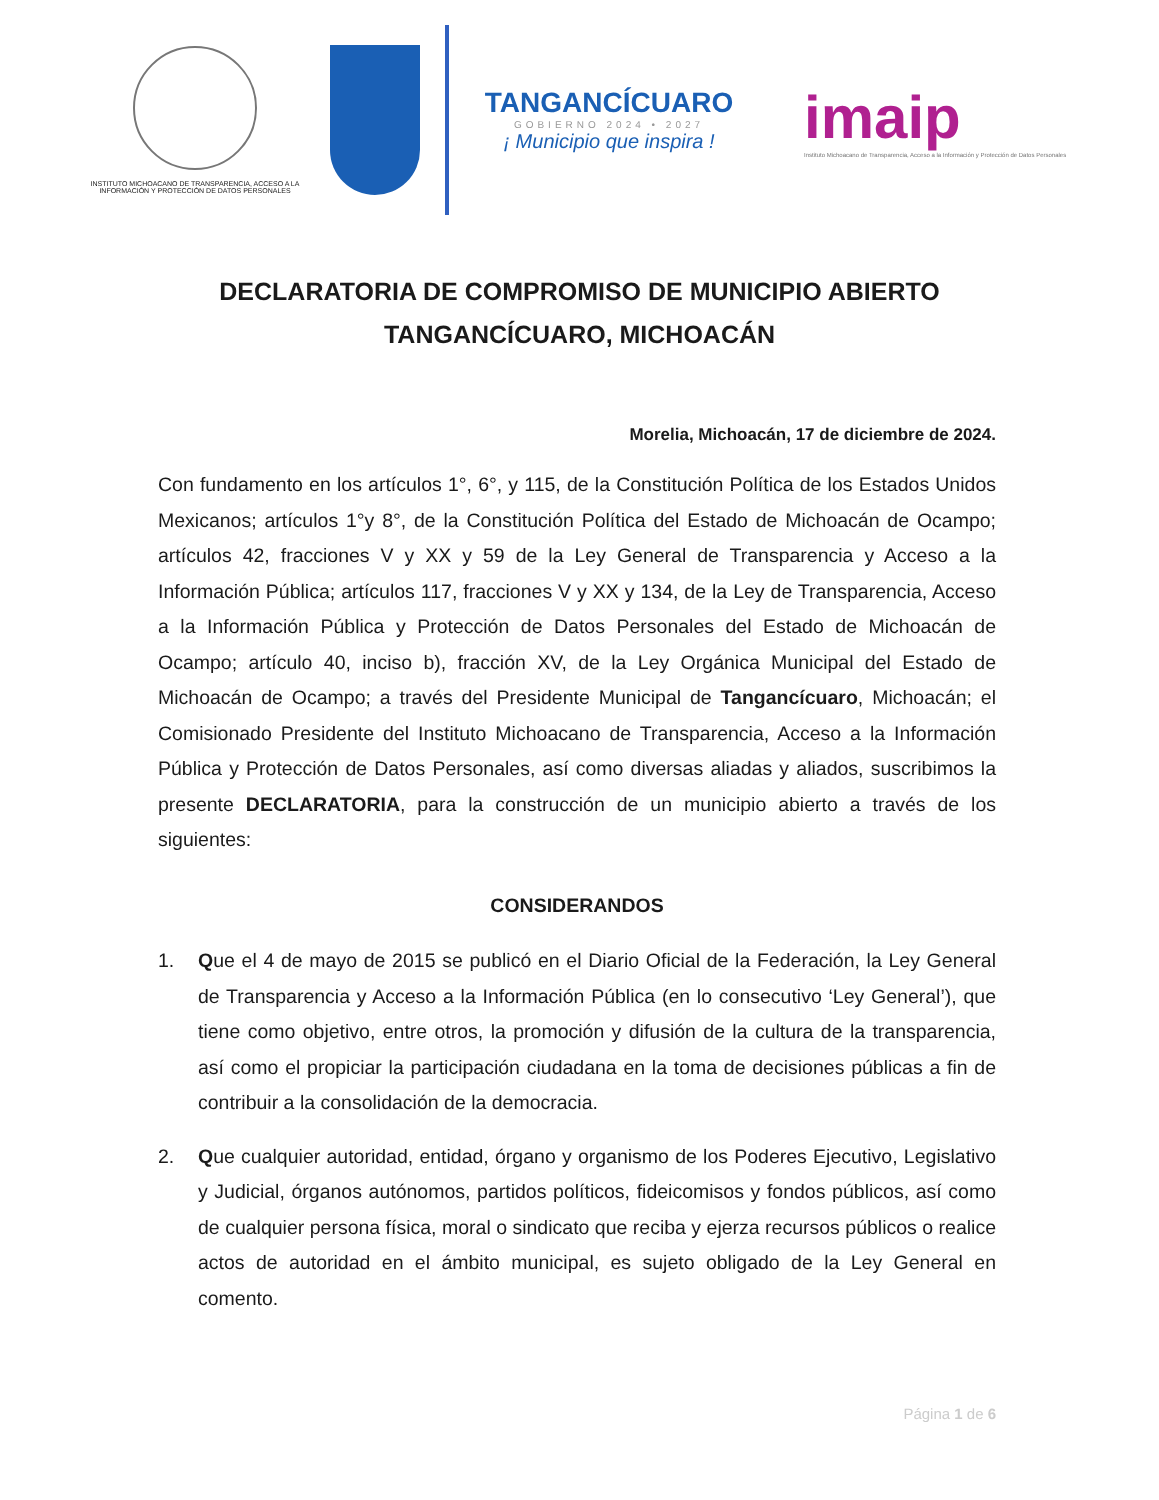INSTITUTO MICHOACANO DE TRANSPARENCIA, ACCESO A LA INFORMACIÓN Y PROTECCIÓN DE DATOS PERSONALES
TANGANCÍCUARO
GOBIERNO 2024 • 2027
¡ Municipio que inspira !
imaip
Instituto Michoacano de Transparencia, Acceso a la Información y Protección de Datos Personales
DECLARATORIA DE COMPROMISO DE MUNICIPIO ABIERTO
TANGANCÍCUARO, MICHOACÁN
Morelia, Michoacán, 17 de diciembre de 2024.
Con fundamento en los artículos 1°, 6°, y 115, de la Constitución Política de los Estados Unidos Mexicanos; artículos 1°y 8°, de la Constitución Política del Estado de Michoacán de Ocampo; artículos 42, fracciones V y XX y 59 de la Ley General de Transparencia y Acceso a la Información Pública; artículos 117, fracciones V y XX y 134, de la Ley de Transparencia, Acceso a la Información Pública y Protección de Datos Personales del Estado de Michoacán de Ocampo; artículo 40, inciso b), fracción XV, de la Ley Orgánica Municipal del Estado de Michoacán de Ocampo; a través del Presidente Municipal de Tangancícuaro, Michoacán; el Comisionado Presidente del Instituto Michoacano de Transparencia, Acceso a la Información Pública y Protección de Datos Personales, así como diversas aliadas y aliados, suscribimos la presente DECLARATORIA, para la construcción de un municipio abierto a través de los siguientes:
CONSIDERANDOS
1. Que el 4 de mayo de 2015 se publicó en el Diario Oficial de la Federación, la Ley General de Transparencia y Acceso a la Información Pública (en lo consecutivo ‘Ley General’), que tiene como objetivo, entre otros, la promoción y difusión de la cultura de la transparencia, así como el propiciar la participación ciudadana en la toma de decisiones públicas a fin de contribuir a la consolidación de la democracia.
2. Que cualquier autoridad, entidad, órgano y organismo de los Poderes Ejecutivo, Legislativo y Judicial, órganos autónomos, partidos políticos, fideicomisos y fondos públicos, así como de cualquier persona física, moral o sindicato que reciba y ejerza recursos públicos o realice actos de autoridad en el ámbito municipal, es sujeto obligado de la Ley General en comento.
Página 1 de 6